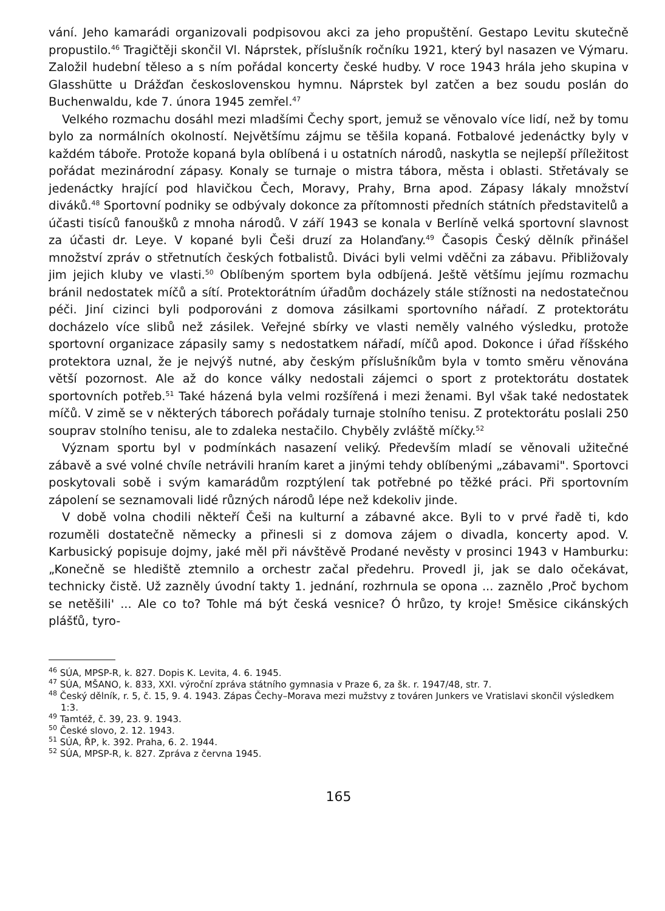vání. Jeho kamarádi organizovali podpisovou akci za jeho propuštění. Gestapo Levitu skutečně propustilo.<sup>46</sup> Tragičtěji skončil Vl. Náprstek, příslušník ročníku 1921, který byl nasazen ve Výmaru. Založil hudební těleso a s ním pořádal koncerty české hudby. V roce 1943 hrála jeho skupina v Glasshütte u Drážďan československou hymnu. Náprstek byl zatčen a bez soudu poslán do Buchenwaldu, kde 7. února 1945 zemřel.<sup>47</sup>
Velkého rozmachu dosáhl mezi mladšími Čechy sport, jemuž se věnovalo více lidí, než by tomu bylo za normálních okolností. Největšímu zájmu se těšila kopaná. Fotbalové jedenáctky byly v každém táboře. Protože kopaná byla oblíbená i u ostatních národů, naskytla se nejlepší příležitost pořádat mezinárodní zápasy. Konaly se turnaje o mistra tábora, města i oblasti. Střetávaly se jedenáctky hrající pod hlavičkou Čech, Moravy, Prahy, Brna apod. Zápasy lákaly množství diváků.<sup>48</sup> Sportovní podniky se odbývaly dokonce za přítomnosti předních státních představitelů a účasti tisíců fanoušků z mnoha národů. V září 1943 se konala v Berlíně velká sportovní slavnost za účasti dr. Leye. V kopané byli Češi druzí za Holanďany.<sup>49</sup> Časopis Český dělník přinášel množství zpráv o střetnutích českých fotbalistů. Diváci byli velmi vděčni za zábavu. Přibližovaly jim jejich kluby ve vlasti.<sup>50</sup> Oblíbeným sportem byla odbíjená. Ještě většímu jejímu rozmachu bránil nedostatek míčů a sítí. Protektorátním úřadům docházely stále stížnosti na nedostatečnou péči. Jiní cizinci byli podporováni z domova zásilkami sportovního nářadí. Z protektorátu docházelo více slibů než zásilek. Veřejné sbírky ve vlasti neměly valného výsledku, protože sportovní organizace zápasily samy s nedostatkem nářadí, míčů apod. Dokonce i úřad říšského protektora uznal, že je nejvýš nutné, aby českým příslušníkům byla v tomto směru věnována větší pozornost. Ale až do konce války nedostali zájemci o sport z protektorátu dostatek sportovních potřeb.<sup>51</sup> Také házená byla velmi rozšířená i mezi ženami. Byl však také nedostatek míčů. V zimě se v některých táborech pořádaly turnaje stolního tenisu. Z protektorátu poslali 250 souprav stolního tenisu, ale to zdaleka nestačilo. Chyběly zvláště míčky.<sup>52</sup>
Význam sportu byl v podmínkách nasazení veliký. Především mladí se věnovali užitečné zábavě a své volné chvíle netrávili hraním karet a jinými tehdy oblíbenými „zábavami". Sportovci poskytovali sobě i svým kamarádům rozptýlení tak potřebné po těžké práci. Při sportovním zápolení se seznamovali lidé různých národů lépe než kdekoliv jinde.
V době volna chodili někteří Češi na kulturní a zábavné akce. Byli to v prvé řadě ti, kdo rozuměli dostatečně německy a přinesli si z domova zájem o divadla, koncerty apod. V. Karbusický popisuje dojmy, jaké měl při návštěvě Prodané nevěsty v prosinci 1943 v Hamburku: „Konečně se hlediště ztemnilo a orchestr začal předehru. Provedl ji, jak se dalo očekávat, technicky čistě. Už zazněly úvodní takty 1. jednání, rozhrnula se opona ... zaznělo ‚Proč bychom se netěšili' ... Ale co to? Tohle má být česká vesnice? Ó hrůzo, ty kroje! Směsice cikánských plášťů, tyro-
<sup>46</sup> SÚA, MPSP-R, k. 827. Dopis K. Levita, 4. 6. 1945.
<sup>47</sup> SÚA, MŠANO, k. 833, XXI. výroční zpráva státního gymnasia v Praze 6, za šk. r. 1947/48, str. 7.
<sup>48</sup> Český dělník, r. 5, č. 15, 9. 4. 1943. Zápas Čechy–Morava mezi mužstvy z továren Junkers ve Vratislavi skončil výsledkem 1:3.
<sup>49</sup> Tamtéž, č. 39, 23. 9. 1943.
<sup>50</sup> České slovo, 2. 12. 1943.
<sup>51</sup> SÚA, ŘP, k. 392. Praha, 6. 2. 1944.
<sup>52</sup> SÚA, MPSP-R, k. 827. Zpráva z června 1945.
165